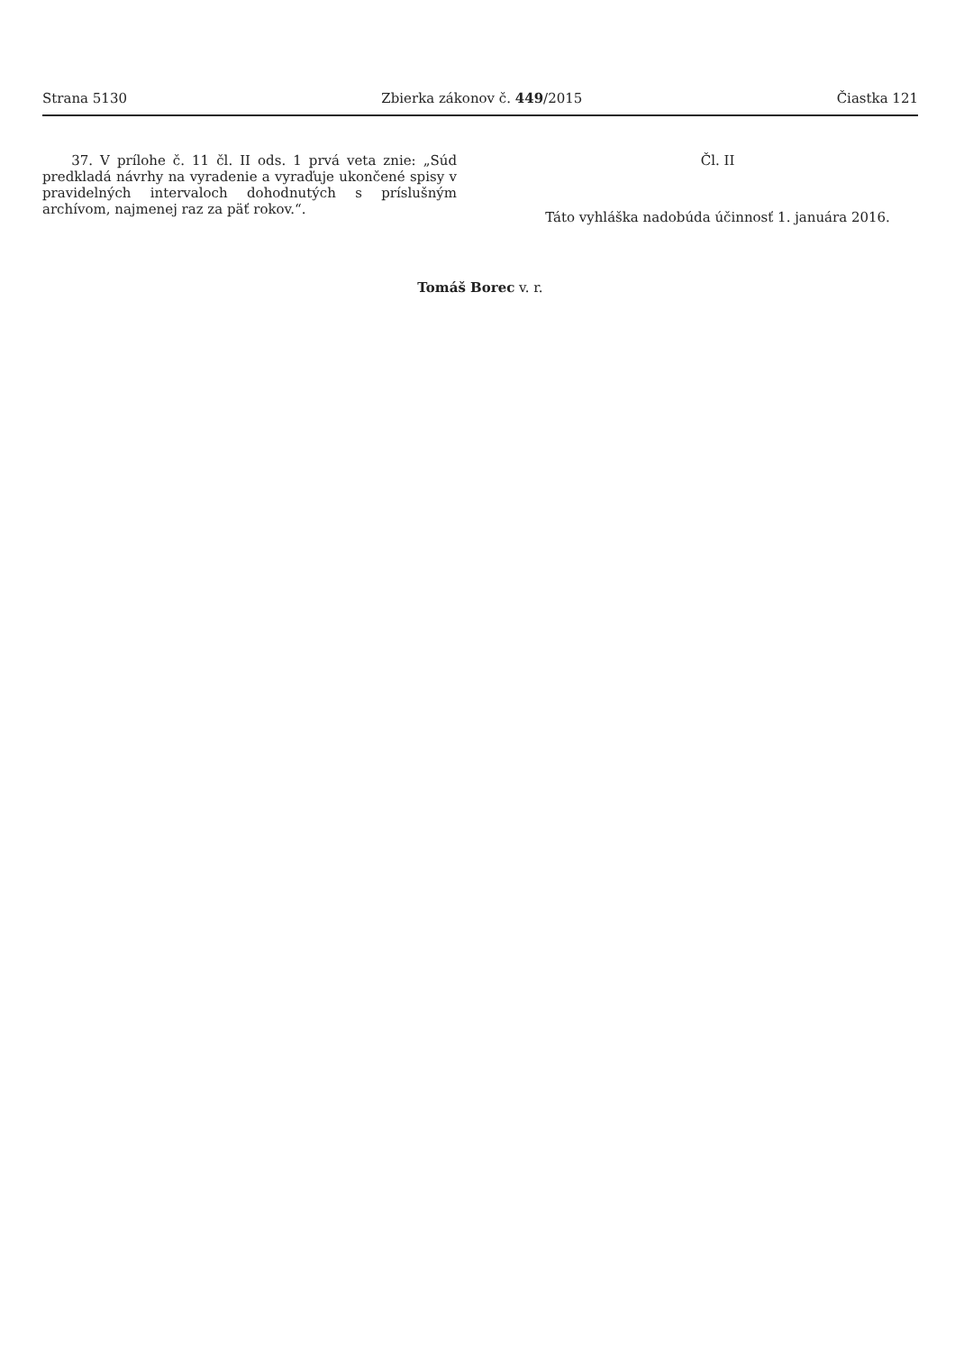Strana 5130 Zbierka zákonov č. 449/2015 Čiastka 121
37. V prílohe č. 11 čl. II ods. 1 prvá veta znie: „Súd predkladá návrhy na vyradenie a vyraďuje ukončené spisy v pravidelných intervaloch dohodnutých s príslušným archívom, najmenej raz za päť rokov.“.
Čl. II
Táto vyhláška nadobúda účinnosť 1. januára 2016.
Tomáš Borec v. r.